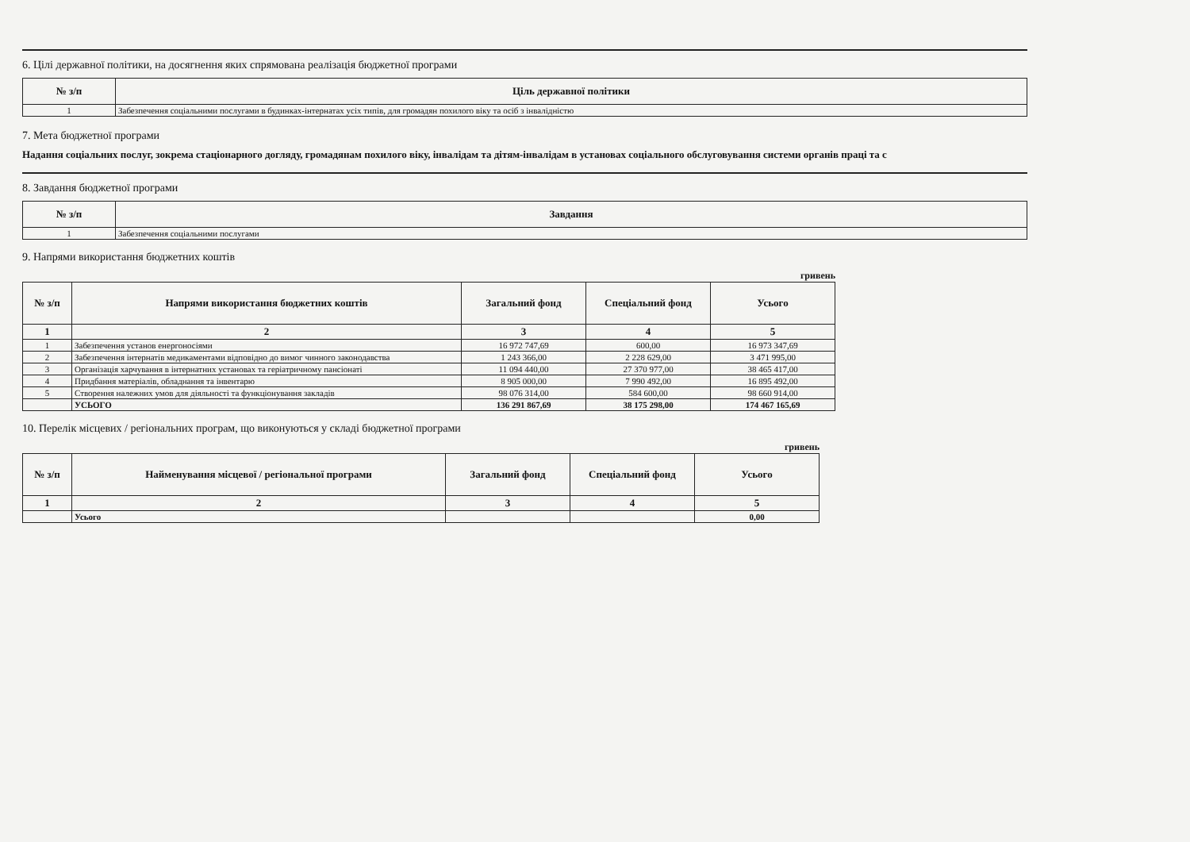6. Цілі державної політики, на досягнення яких спрямована реалізація бюджетної програми
| № з/п | Ціль державної політики |
| --- | --- |
| 1 | Забезпечення соціальними послугами в будинках-інтернатах усіх типів, для громадян похилого віку та осіб з інвалідністю |
7. Мета бюджетної програми
Надання соціальних послуг, зокрема стаціонарного догляду, громадянам похилого віку, інвалідам та дітям-інвалідам в установах соціального обслуговування системи органів праці та с
8. Завдання бюджетної програми
| № з/п | Завдання |
| --- | --- |
| 1 | Забезпечення соціальними послугами |
9. Напрями використання бюджетних коштів
гривень
| № з/п | Напрями використання бюджетних коштів | Загальний фонд | Спеціальний фонд | Усього |
| --- | --- | --- | --- | --- |
| 1 | 2 | 3 | 4 | 5 |
| 1 | Забезпечення установ енергоносіями | 16 972 747,69 | 600,00 | 16 973 347,69 |
| 2 | Забезпечення інтернатів медикаментами відповідно до вимог чинного законодавства | 1 243 366,00 | 2 228 629,00 | 3 471 995,00 |
| 3 | Організація харчування в інтернатних установах та геріатричному пансіонаті | 11 094 440,00 | 27 370 977,00 | 38 465 417,00 |
| 4 | Придбання матеріалів, обладнання та інвентарю | 8 905 000,00 | 7 990 492,00 | 16 895 492,00 |
| 5 | Створення належних умов для діяльності та функціонування закладів | 98 076 314,00 | 584 600,00 | 98 660 914,00 |
| | УСЬОГО | 136 291 867,69 | 38 175 298,00 | 174 467 165,69 |
10. Перелік місцевих / регіональних програм, що виконуються у складі бюджетної програми
гривень
| № з/п | Найменування місцевої / регіональної програми | Загальний фонд | Спеціальний фонд | Усього |
| --- | --- | --- | --- | --- |
| 1 | 2 | 3 | 4 | 5 |
| | Усього | | | 0,00 |